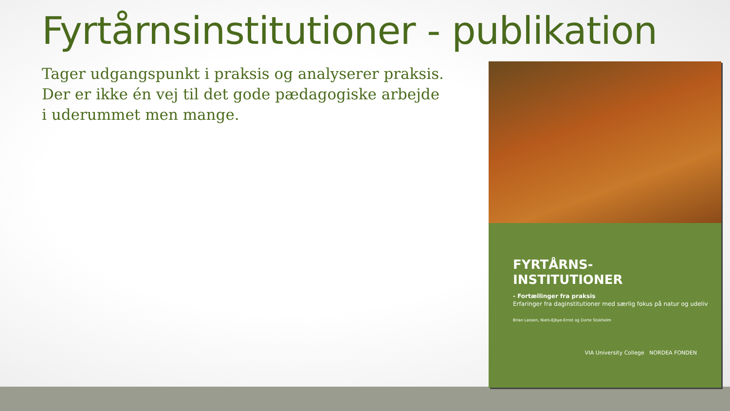Fyrtårnsinstitutioner - publikation
Tager udgangspunkt i praksis og analyserer praksis. Der er ikke én vej til det gode pædagogiske arbejde i uderummet men mange.
FYRTÅRNS-
INSTITUTIONER
- Fortællinger fra praksis
Erfaringer fra daginstitutioner med særlig fokus på natur og udeliv
Brian Lassen, Niels-Ejbye-Ernst og Dorte Stokholm
VIA University College NORDEA FONDEN